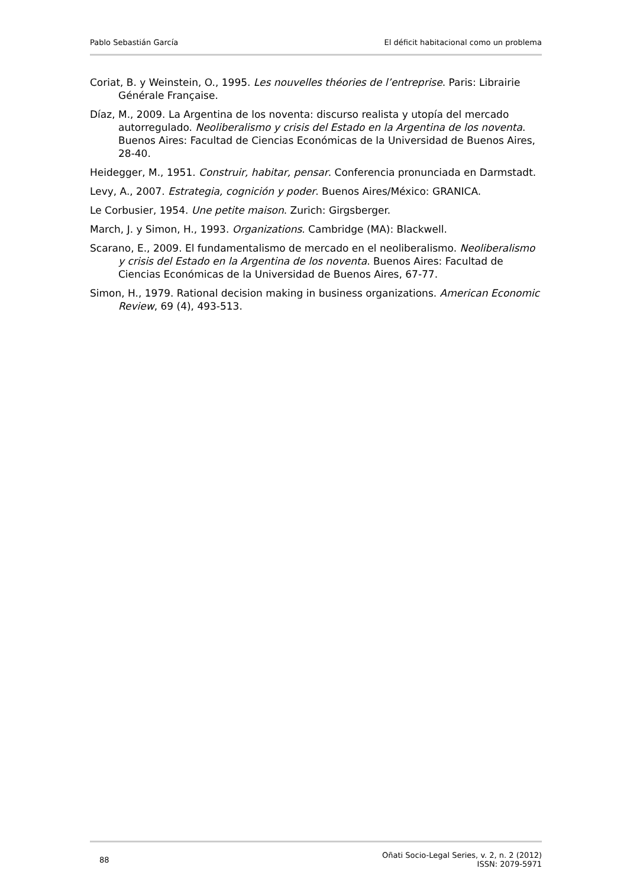Pablo Sebastián García El déficit habitacional como un problema
Coriat, B. y Weinstein, O., 1995. Les nouvelles théories de l’entreprise. Paris: Librairie Générale Française.
Díaz, M., 2009. La Argentina de los noventa: discurso realista y utopía del mercado autorregulado. Neoliberalismo y crisis del Estado en la Argentina de los noventa. Buenos Aires: Facultad de Ciencias Económicas de la Universidad de Buenos Aires, 28-40.
Heidegger, M., 1951. Construir, habitar, pensar. Conferencia pronunciada en Darmstadt.
Levy, A., 2007. Estrategia, cognición y poder. Buenos Aires/México: GRANICA.
Le Corbusier, 1954. Une petite maison. Zurich: Girgsberger.
March, J. y Simon, H., 1993. Organizations. Cambridge (MA): Blackwell.
Scarano, E., 2009. El fundamentalismo de mercado en el neoliberalismo. Neoliberalismo y crisis del Estado en la Argentina de los noventa. Buenos Aires: Facultad de Ciencias Económicas de la Universidad de Buenos Aires, 67-77.
Simon, H., 1979. Rational decision making in business organizations. American Economic Review, 69 (4), 493-513.
88 Oñati Socio-Legal Series, v. 2, n. 2 (2012)
ISSN: 2079-5971